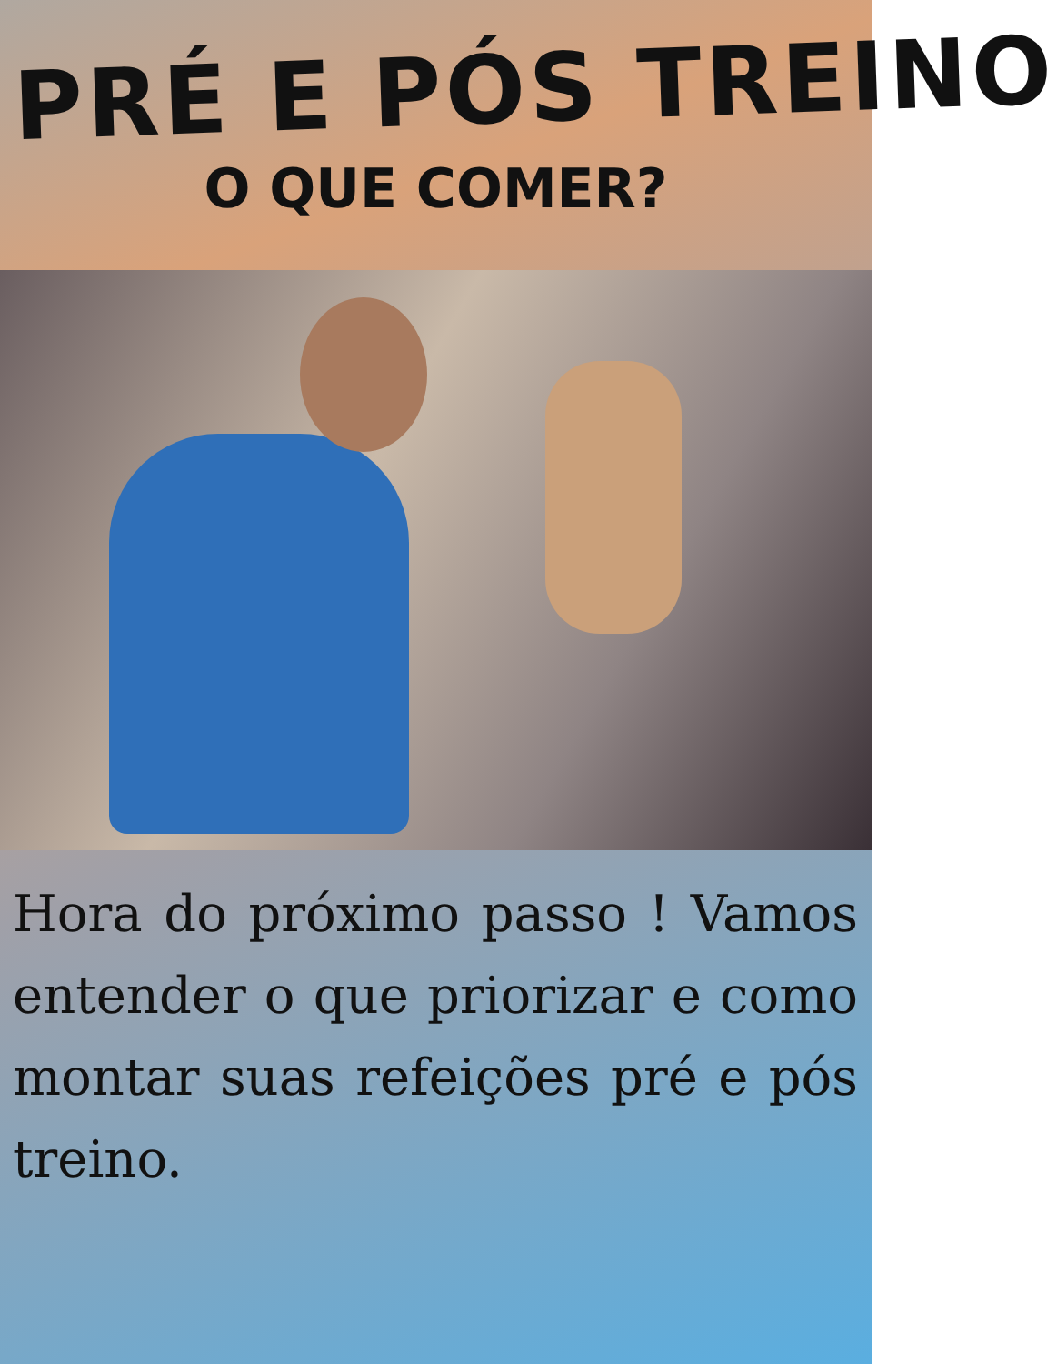PRÉ E PÓS TREINO
O QUE COMER?
Hora do próximo passo ! Vamos entender o que priorizar e como montar suas refeições pré e pós treino.